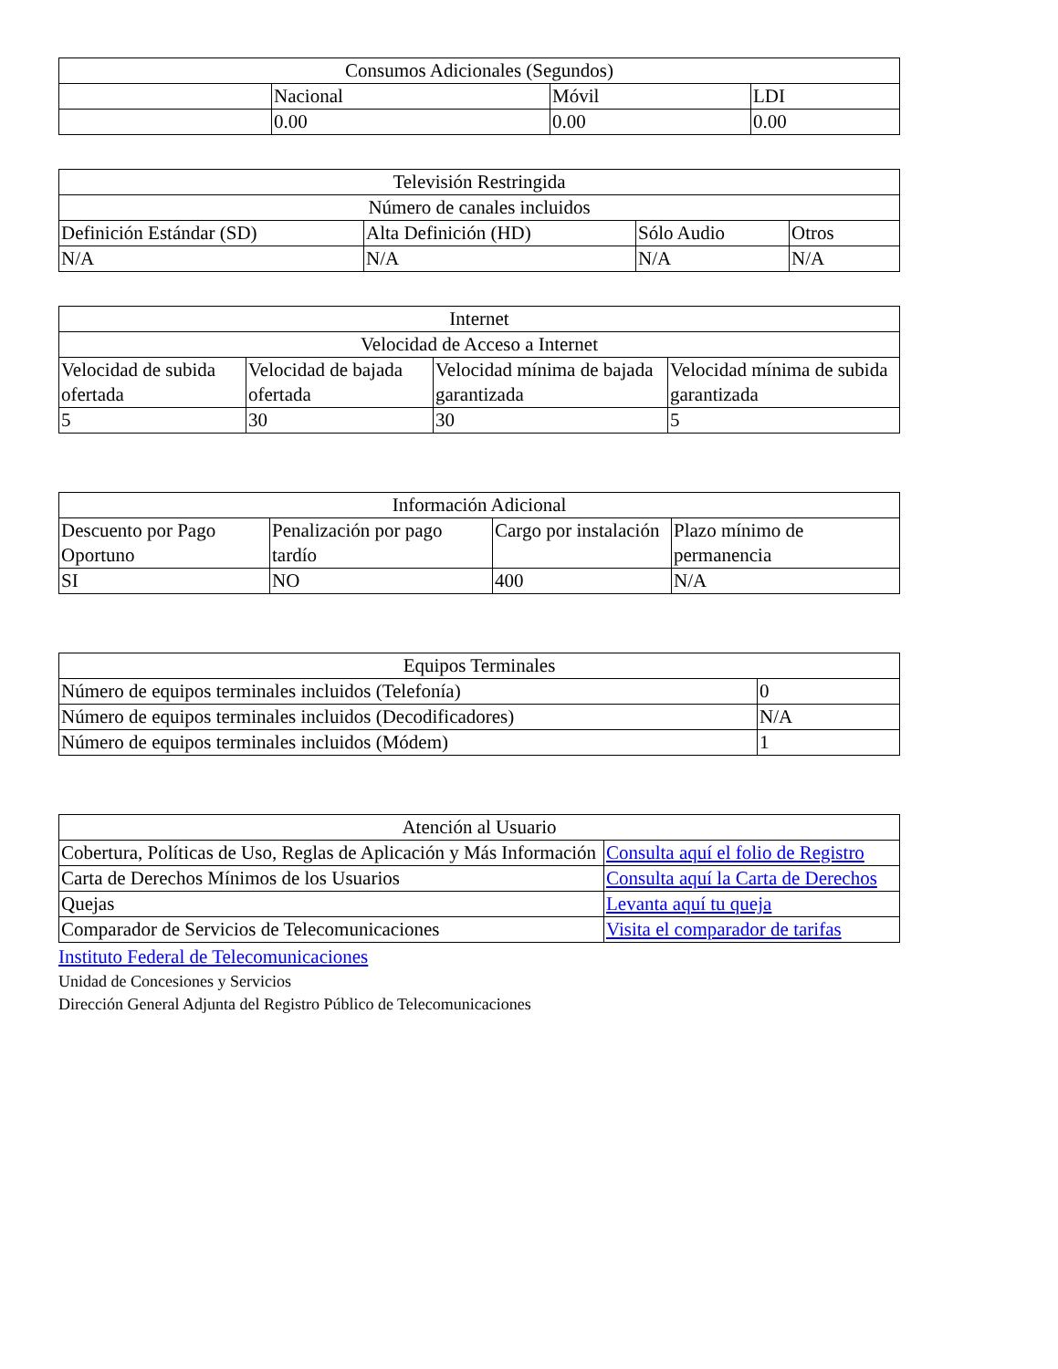| Consumos Adicionales (Segundos) | | | |
| | Nacional | Móvil | LDI |
| | 0.00 | 0.00 | 0.00 |
| Televisión Restringida | | | |
| Número de canales incluidos | | | |
| Definición Estándar (SD) | Alta Definición (HD) | Sólo Audio | Otros |
| N/A | N/A | N/A | N/A |
| Internet | | | |
| Velocidad de Acceso a Internet | | | |
| Velocidad de subida ofertada | Velocidad de bajada ofertada | Velocidad mínima de bajada garantizada | Velocidad mínima de subida garantizada |
| 5 | 30 | 30 | 5 |
| Información Adicional | | | |
| Descuento por Pago Oportuno | Penalización por pago tardío | Cargo por instalación | Plazo mínimo de permanencia |
| SI | NO | 400 | N/A |
| Equipos Terminales | |
| Número de equipos terminales incluidos (Telefonía) | 0 |
| Número de equipos terminales incluidos (Decodificadores) | N/A |
| Número de equipos terminales incluidos (Módem) | 1 |
| Atención al Usuario | |
| Cobertura, Políticas de Uso, Reglas de Aplicación y Más Información | Consulta aquí el folio de Registro |
| Carta de Derechos Mínimos de los Usuarios | Consulta aquí la Carta de Derechos |
| Quejas | Levanta aquí tu queja |
| Comparador de Servicios de Telecomunicaciones | Visita el comparador de tarifas |
Instituto Federal de Telecomunicaciones
Unidad de Concesiones y Servicios
Dirección General Adjunta del Registro Público de Telecomunicaciones